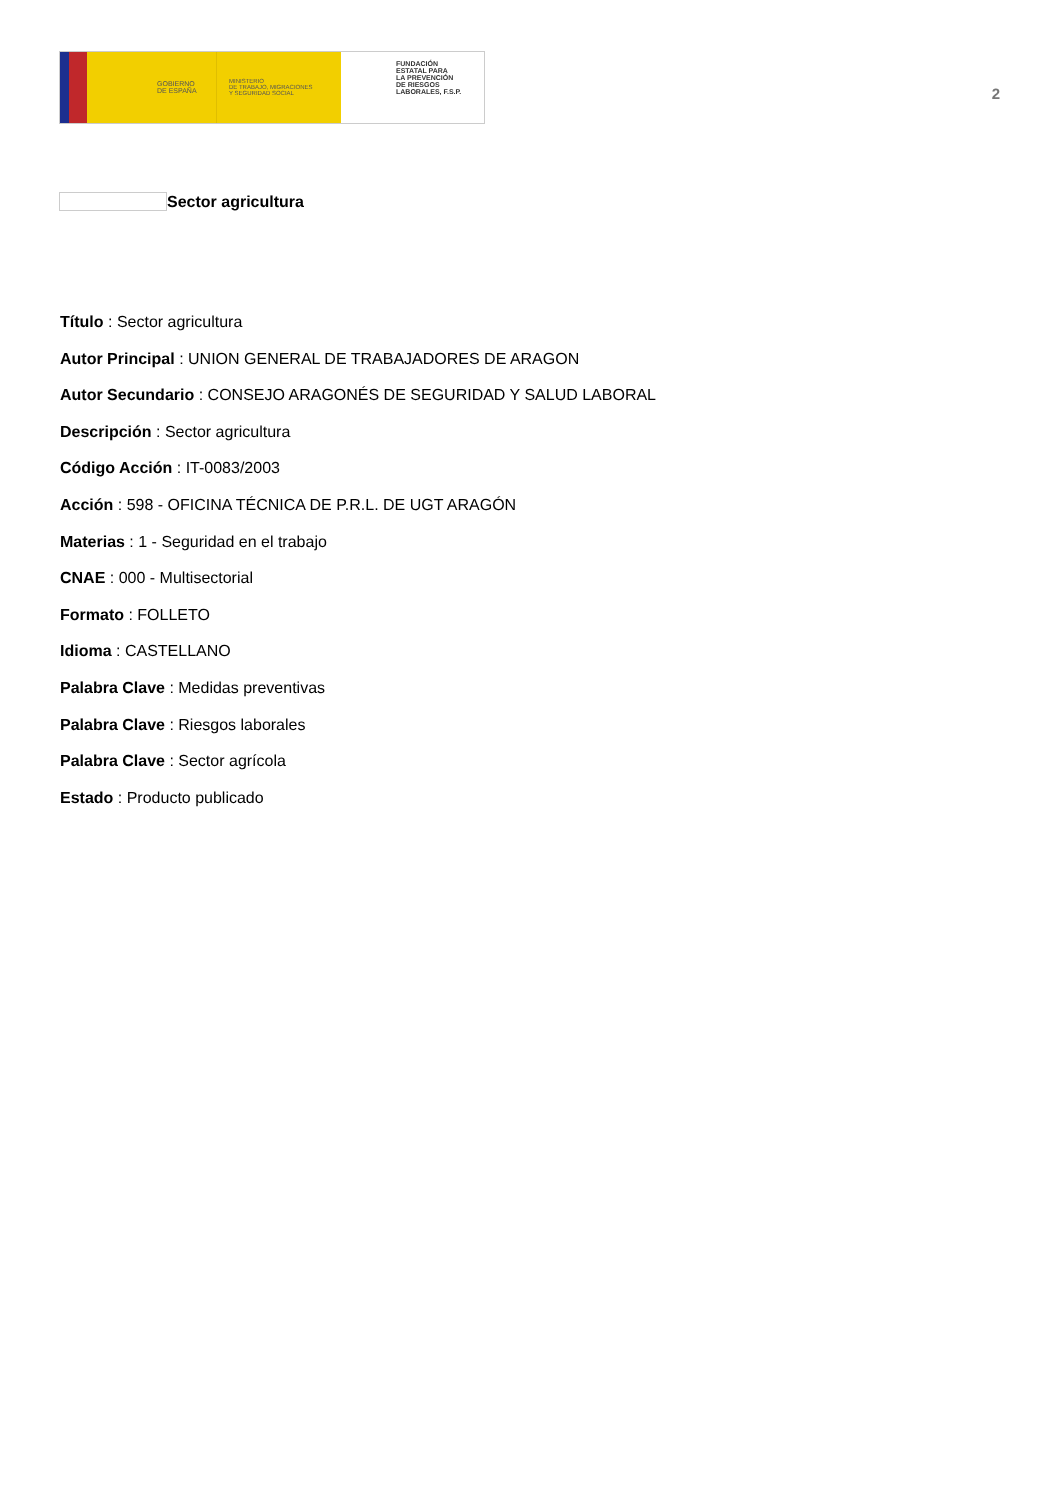GOBIERNO
DE ESPAÑA
MINISTERIO
DE TRABAJO, MIGRACIONES
Y SEGURIDAD SOCIAL
FUNDACIÓN
ESTATAL PARA
LA PREVENCIÓN
DE RIESGOS
LABORALES, F.S.P.
2
Sector agricultura
Título : Sector agricultura
Autor Principal : UNION GENERAL DE TRABAJADORES DE ARAGON
Autor Secundario : CONSEJO ARAGONÉS DE SEGURIDAD Y SALUD LABORAL
Descripción : Sector agricultura
Código Acción : IT-0083/2003
Acción : 598 - OFICINA TÉCNICA DE P.R.L. DE UGT ARAGÓN
Materias : 1 - Seguridad en el trabajo
CNAE : 000 - Multisectorial
Formato : FOLLETO
Idioma : CASTELLANO
Palabra Clave : Medidas preventivas
Palabra Clave : Riesgos laborales
Palabra Clave : Sector agrícola
Estado : Producto publicado